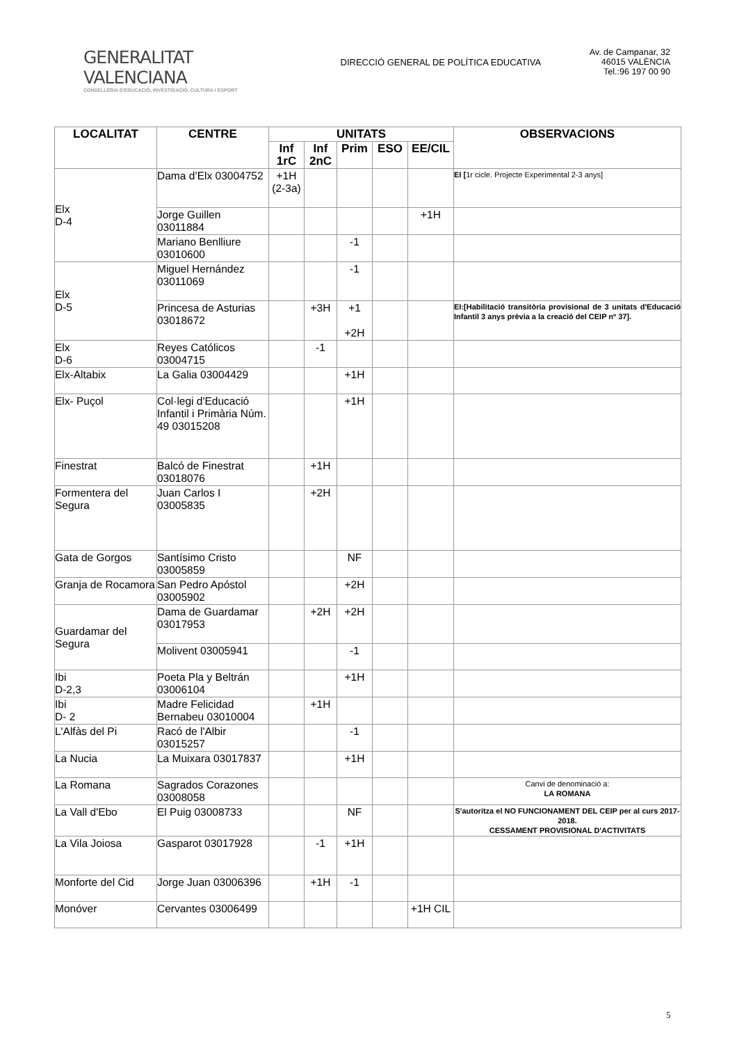GENERALITAT VALENCIANA
CONSELLERIA D'EDUCACIÓ, INVESTIGACIÓ, CULTURA I ESPORT
DIRECCIÓ GENERAL DE POLÍTICA EDUCATIVA
Av. de Campanar, 32
46015 VALÈNCIA
Tel.:96 197 00 90
| LOCALITAT | CENTRE | UNITATS | | | | | OBSERVACIONS |
| --- | --- | --- | --- | --- | --- | --- | --- |
| | | Inf 1rC | Inf 2nC | Prim | ESO | EE/CIL | |
| Elx D-4 | Dama d’Elx 03004752 | +1H (2-3a) | | | | | EI [ 1r cicle. Projecte Experimental 2-3 anys] |
| | Jorge Guillen 03011884 | | | | | +1H | |
| | Mariano Benlliure 03010600 | | | -1 | | | |
| Elx D-5 | Miguel Hernández 03011069 | | | -1 | | | |
| | Princesa de Asturias 03018672 | | +3H | +1 +2H | | | EI:[Habilitació transitòria provisional de 3 unitats d'Educació Infantil 3 anys prèvia a la creació del CEIP nº 37]. |
| Elx D-6 | Reyes Católicos 03004715 | | -1 | | | | |
| Elx-Altabix | La Galia 03004429 | | | +1H | | | |
| Elx- Puçol | Col·legi d'Educació Infantil i Primària Núm. 49 03015208 | | | +1H | | | |
| Finestrat | Balcó de Finestrat 03018076 | | +1H | | | | |
| Formentera del Segura | Juan Carlos I 03005835 | | +2H | | | | |
| Gata de Gorgos | Santísimo Cristo 03005859 | | | NF | | | |
| Granja de Rocamora | San Pedro Apóstol 03005902 | | | +2H | | | |
| Guardamar del Segura | Dama de Guardamar 03017953 | | +2H | +2H | | | |
| | Molivent 03005941 | | | -1 | | | |
| Ibi D-2,3 | Poeta Pla y Beltrán 03006104 | | | +1H | | | |
| Ibi D- 2 | Madre Felicidad Bernabeu 03010004 | | +1H | | | | |
| L'Alfàs del Pi | Racó de l'Albir 03015257 | | | -1 | | | |
| La Nucia | La Muixara 03017837 | | | +1H | | | |
| La Romana | Sagrados Corazones 03008058 | | | | | | Canvi de denominació a: LA ROMANA |
| La Vall d'Ebo | El Puig 03008733 | | | NF | | | S'autoritza el NO FUNCIONAMENT DEL CEIP per al curs 2017-2018. CESSAMENT PROVISIONAL D'ACTIVITATS |
| La Vila Joiosa | Gasparot 03017928 | | -1 | +1H | | | |
| Monforte del Cid | Jorge Juan 03006396 | | +1H | -1 | | | |
| Monóver | Cervantes 03006499 | | | | | +1H CIL | |
5